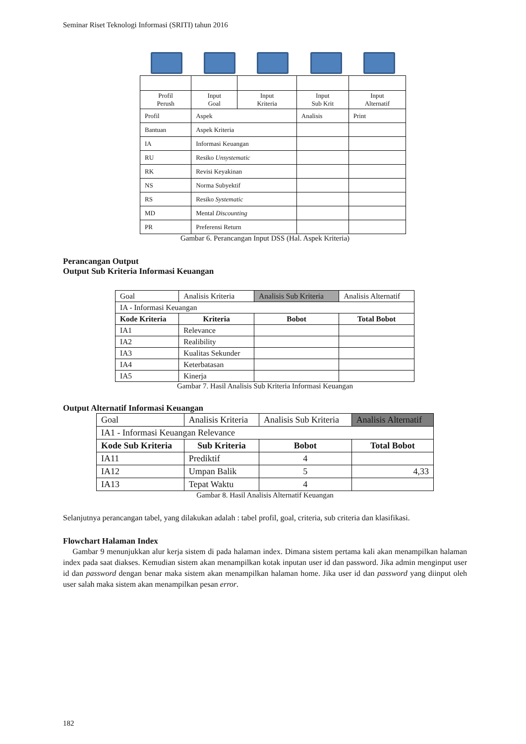Seminar Riset Teknologi Informasi (SRITI) tahun 2016
| Profil Perush | Input Goal | Input Kriteria | Input Sub Krit | Input Alternatif |
| Profil | Aspek | | Analisis | Print |
| Bantuan | Aspek Kriteria | | | |
| IA | Informasi Keuangan | | | |
| RU | Resiko Unsystematic | | | |
| RK | Revisi Keyakinan | | | |
| NS | Norma Subyektif | | | |
| RS | Resiko Systematic | | | |
| MD | Mental Discounting | | | |
| PR | Preferensi Return | | | |
Gambar 6. Perancangan Input DSS (Hal. Aspek Kriteria)
Perancangan Output
Output Sub Kriteria Informasi Keuangan
| Goal | Analisis Kriteria | Analisis Sub Kriteria | Analisis Alternatif |
| IA - Informasi Keuangan | | | |
| Kode Kriteria | Kriteria | Bobot | Total Bobot |
| IA1 | Relevance | | |
| IA2 | Realibility | | |
| IA3 | Kualitas Sekunder | | |
| IA4 | Keterbatasan | | |
| IA5 | Kinerja | | |
Gambar 7. Hasil Analisis Sub Kriteria Informasi Keuangan
Output Alternatif Informasi Keuangan
| Goal | Analisis Kriteria | Analisis Sub Kriteria | Analisis Alternatif |
| IA1 - Informasi Keuangan Relevance | | | |
| Kode Sub Kriteria | Sub Kriteria | Bobot | Total Bobot |
| IA11 | Prediktif | 4 | |
| IA12 | Umpan Balik | 5 | 4,33 |
| IA13 | Tepat Waktu | 4 | |
Gambar 8. Hasil Analisis Alternatif Keuangan
Selanjutnya perancangan tabel, yang dilakukan adalah : tabel profil, goal, criteria, sub criteria dan klasifikasi.
Flowchart Halaman Index
Gambar 9 menunjukkan alur kerja sistem di pada halaman index. Dimana sistem pertama kali akan menampilkan halaman index pada saat diakses. Kemudian sistem akan menampilkan kotak inputan user id dan password. Jika admin menginput user id dan password dengan benar maka sistem akan menampilkan halaman home. Jika user id dan password yang diinput oleh user salah maka sistem akan menampilkan pesan error.
182